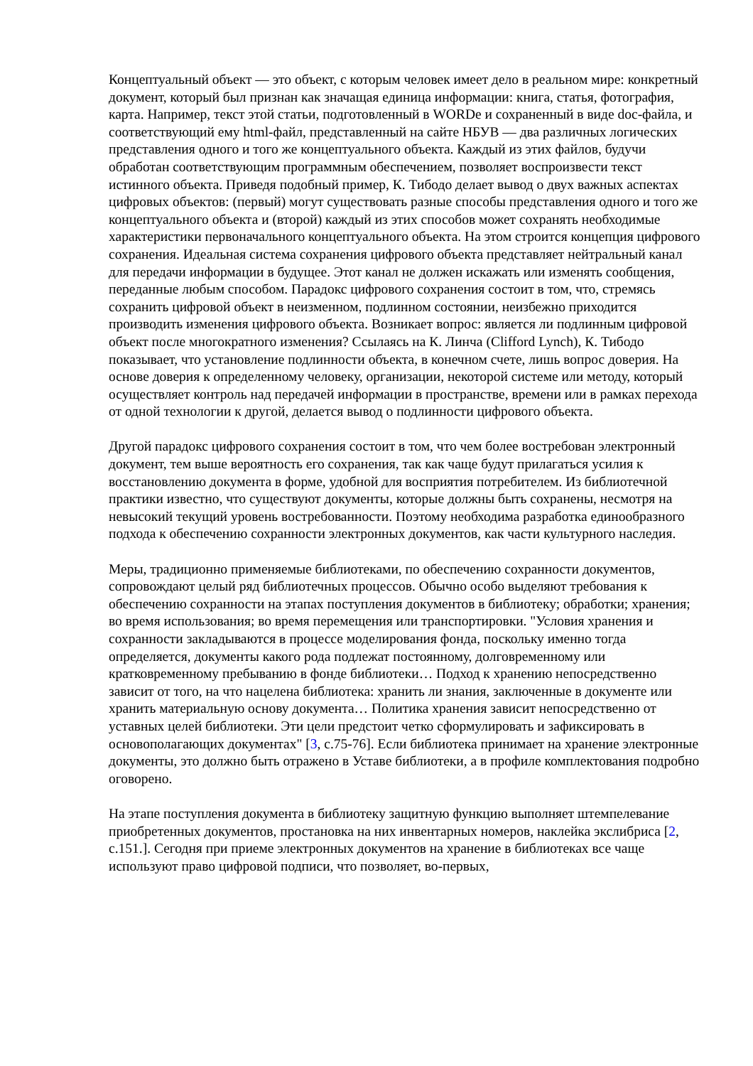Концептуальный объект — это объект, с которым человек имеет дело в реальном мире: конкретный документ, который был признан как значащая единица информации: книга, статья, фотография, карта. Например, текст этой статьи, подготовленный в WORDe и сохраненный в виде doc-файла, и соответствующий ему html-файл, представленный на сайте НБУВ — два различных логических представления одного и того же концептуального объекта. Каждый из этих файлов, будучи обработан соответствующим программным обеспечением, позволяет воспроизвести текст истинного объекта. Приведя подобный пример, К. Тибодо делает вывод о двух важных аспектах цифровых объектов: (первый) могут существовать разные способы представления одного и того же концептуального объекта и (второй) каждый из этих способов может сохранять необходимые характеристики первоначального концептуального объекта. На этом строится концепция цифрового сохранения. Идеальная система сохранения цифрового объекта представляет нейтральный канал для передачи информации в будущее. Этот канал не должен искажать или изменять сообщения, переданные любым способом. Парадокс цифрового сохранения состоит в том, что, стремясь сохранить цифровой объект в неизменном, подлинном состоянии, неизбежно приходится производить изменения цифрового объекта. Возникает вопрос: является ли подлинным цифровой объект после многократного изменения? Ссылаясь на К. Линча (Clifford Lynch), К. Тибодо показывает, что установление подлинности объекта, в конечном счете, лишь вопрос доверия. На основе доверия к определенному человеку, организации, некоторой системе или методу, который осуществляет контроль над передачей информации в пространстве, времени или в рамках перехода от одной технологии к другой, делается вывод о подлинности цифрового объекта.
Другой парадокс цифрового сохранения состоит в том, что чем более востребован электронный документ, тем выше вероятность его сохранения, так как чаще будут прилагаться усилия к восстановлению документа в форме, удобной для восприятия потребителем. Из библиотечной практики известно, что существуют документы, которые должны быть сохранены, несмотря на невысокий текущий уровень востребованности. Поэтому необходима разработка единообразного подхода к обеспечению сохранности электронных документов, как части культурного наследия.
Меры, традиционно применяемые библиотеками, по обеспечению сохранности документов, сопровождают целый ряд библиотечных процессов. Обычно особо выделяют требования к обеспечению сохранности на этапах поступления документов в библиотеку; обработки; хранения; во время использования; во время перемещения или транспортировки. "Условия хранения и сохранности закладываются в процессе моделирования фонда, поскольку именно тогда определяется, документы какого рода подлежат постоянному, долговременному или кратковременному пребыванию в фонде библиотеки… Подход к хранению непосредственно зависит от того, на что нацелена библиотека: хранить ли знания, заключенные в документе или хранить материальную основу документа… Политика хранения зависит непосредственно от уставных целей библиотеки. Эти цели предстоит четко сформулировать и зафиксировать в основополагающих документах" [3, с.75-76]. Если библиотека принимает на хранение электронные документы, это должно быть отражено в Уставе библиотеки, а в профиле комплектования подробно оговорено.
На этапе поступления документа в библиотеку защитную функцию выполняет штемпелевание приобретенных документов, простановка на них инвентарных номеров, наклейка экслибриса [2, с.151.]. Сегодня при приеме электронных документов на хранение в библиотеках все чаще используют право цифровой подписи, что позволяет, во-первых,